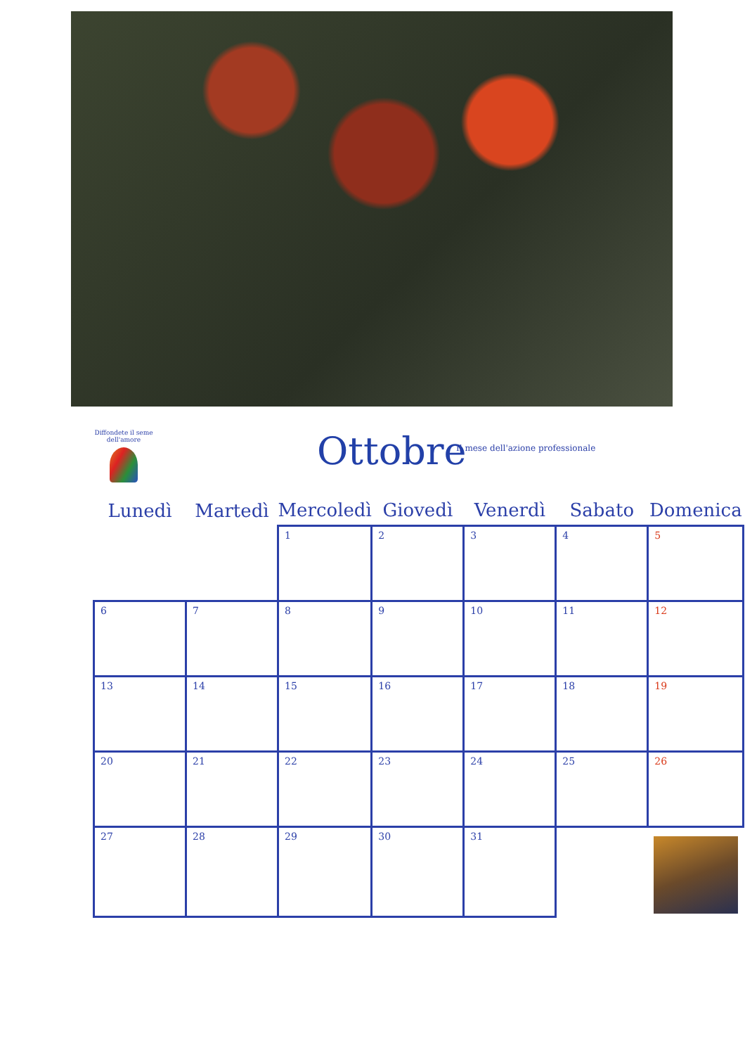Diffondete il seme dell'amore
Ottobre
Il mese dell'azione professionale
| Lunedì | Martedì | Mercoledì | Giovedì | Venerdì | Sabato | Domenica |
| --- | --- | --- | --- | --- | --- | --- |
| | | 1 | 2 | 3 | 4 | 5 |
| 6 | 7 | 8 | 9 | 10 | 11 | 12 |
| 13 | 14 | 15 | 16 | 17 | 18 | 19 |
| 20 | 21 | 22 | 23 | 24 | 25 | 26 |
| 27 | 28 | 29 | 30 | 31 | | |